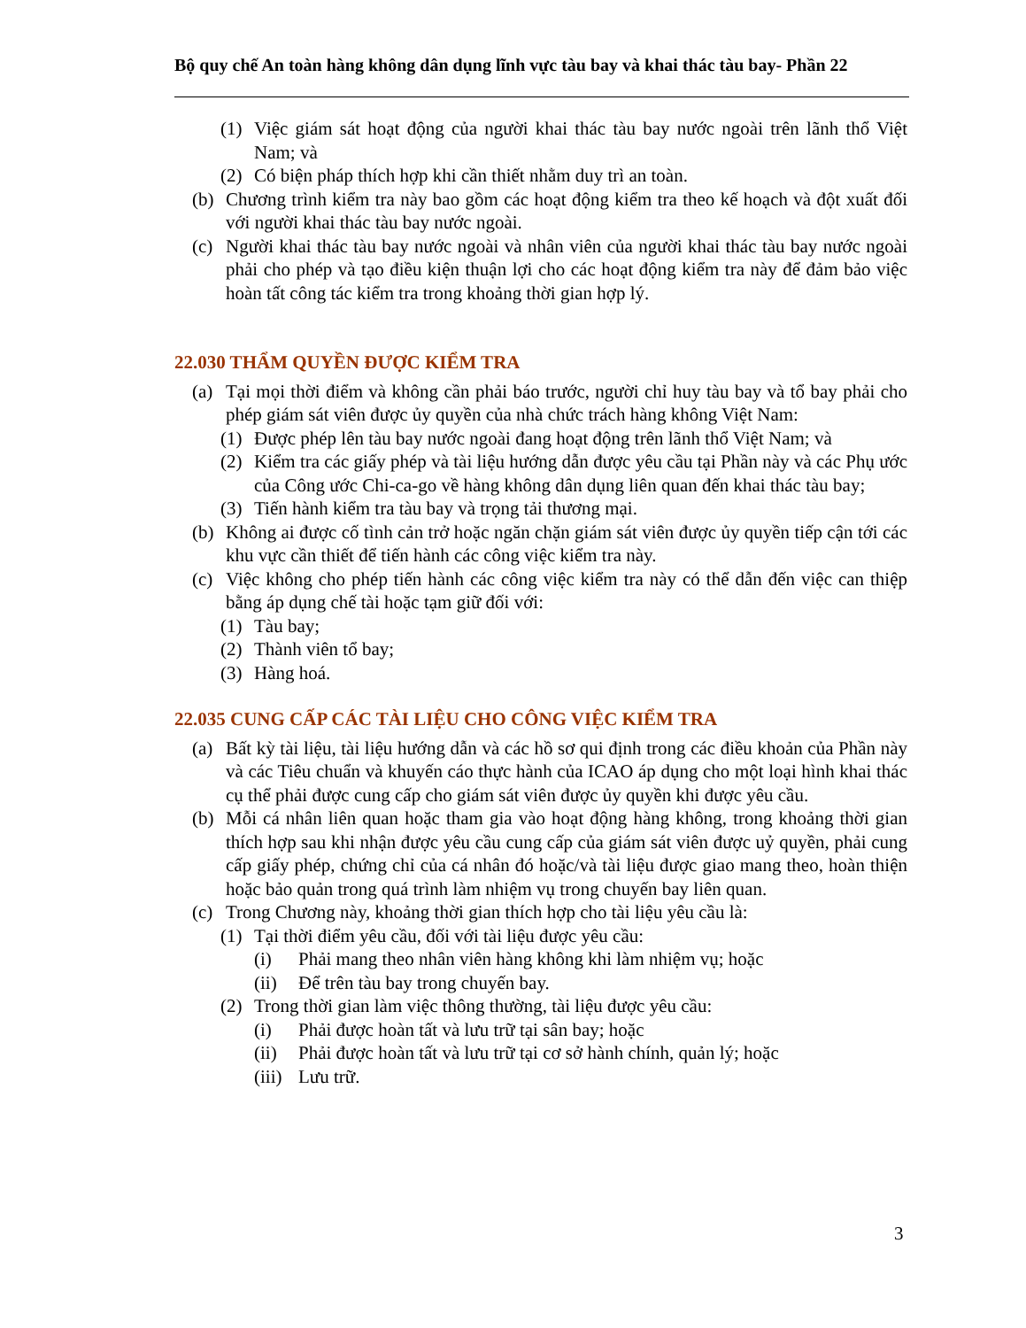Bộ quy chế An toàn hàng không dân dụng lĩnh vực tàu bay và khai thác tàu bay- Phần 22
(1) Việc giám sát hoạt động của người khai thác tàu bay nước ngoài trên lãnh thổ Việt Nam; và
(2) Có biện pháp thích hợp khi cần thiết nhằm duy trì an toàn.
(b) Chương trình kiểm tra này bao gồm các hoạt động kiểm tra theo kế hoạch và đột xuất đối với người khai thác tàu bay nước ngoài.
(c) Người khai thác tàu bay nước ngoài và nhân viên của người khai thác tàu bay nước ngoài phải cho phép và tạo điều kiện thuận lợi cho các hoạt động kiểm tra này để đảm bảo việc hoàn tất công tác kiểm tra trong khoảng thời gian hợp lý.
22.030 THẨM QUYỀN ĐƯỢC KIỂM TRA
(a) Tại mọi thời điểm và không cần phải báo trước, người chỉ huy tàu bay và tổ bay phải cho phép giám sát viên được ủy quyền của nhà chức trách hàng không Việt Nam:
(1) Được phép lên tàu bay nước ngoài đang hoạt động trên lãnh thổ Việt Nam; và
(2) Kiểm tra các giấy phép và tài liệu hướng dẫn được yêu cầu tại Phần này và các Phụ ước của Công ước Chi-ca-go về hàng không dân dụng liên quan đến khai thác tàu bay;
(3) Tiến hành kiểm tra tàu bay và trọng tải thương mại.
(b) Không ai được cố tình cản trở hoặc ngăn chặn giám sát viên được ủy quyền tiếp cận tới các khu vực cần thiết để tiến hành các công việc kiểm tra này.
(c) Việc không cho phép tiến hành các công việc kiểm tra này có thể dẫn đến việc can thiệp bằng áp dụng chế tài hoặc tạm giữ đối với:
(1) Tàu bay;
(2) Thành viên tổ bay;
(3) Hàng hoá.
22.035 CUNG CẤP CÁC TÀI LIỆU CHO CÔNG VIỆC KIỂM TRA
(a) Bất kỳ tài liệu, tài liệu hướng dẫn và các hồ sơ qui định trong các điều khoản của Phần này và các Tiêu chuẩn và khuyến cáo thực hành của ICAO áp dụng cho một loại hình khai thác cụ thể phải được cung cấp cho giám sát viên được ủy quyền khi được yêu cầu.
(b) Mỗi cá nhân liên quan hoặc tham gia vào hoạt động hàng không, trong khoảng thời gian thích hợp sau khi nhận được yêu cầu cung cấp của giám sát viên được uỷ quyền, phải cung cấp giấy phép, chứng chỉ của cá nhân đó hoặc/và tài liệu được giao mang theo, hoàn thiện hoặc bảo quản trong quá trình làm nhiệm vụ trong chuyến bay liên quan.
(c) Trong Chương này, khoảng thời gian thích hợp cho tài liệu yêu cầu là:
(1) Tại thời điểm yêu cầu, đối với tài liệu được yêu cầu:
(i) Phải mang theo nhân viên hàng không khi làm nhiệm vụ; hoặc
(ii) Để trên tàu bay trong chuyến bay.
(2) Trong thời gian làm việc thông thường, tài liệu được yêu cầu:
(i) Phải được hoàn tất và lưu trữ tại sân bay; hoặc
(ii) Phải được hoàn tất và lưu trữ tại cơ sở hành chính, quản lý; hoặc
(iii) Lưu trữ.
3